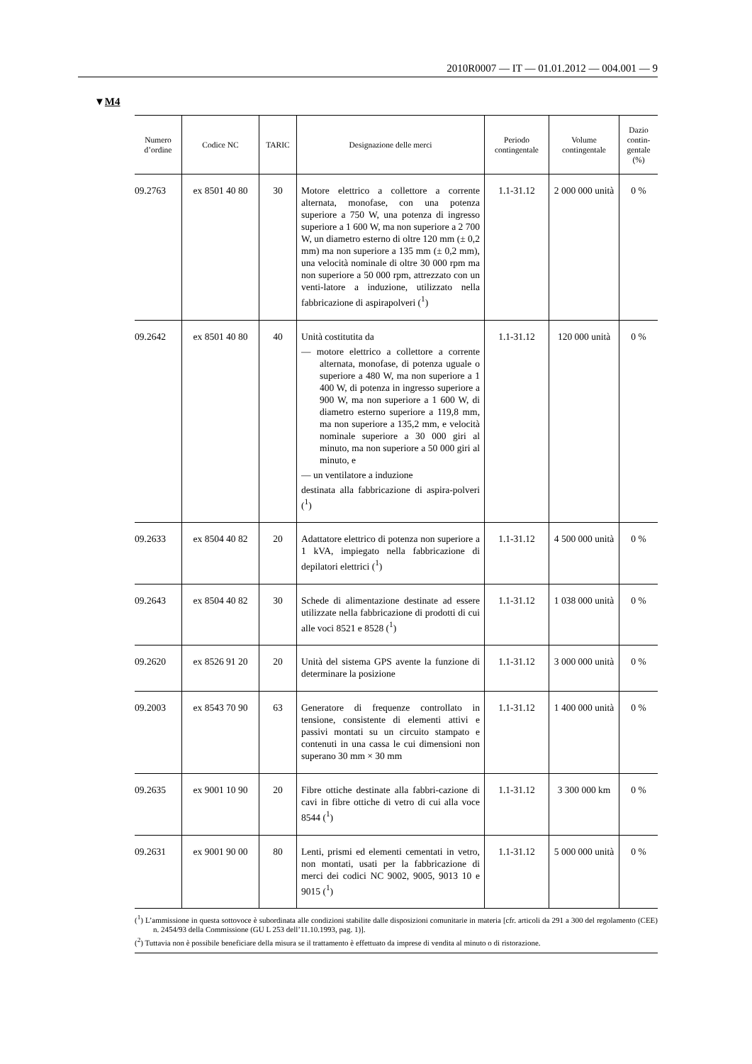2010R0007 — IT — 01.01.2012 — 004.001 — 9
▼M4
| Numero d’ordine | Codice NC | TARIC | Designazione delle merci | Periodo contingentale | Volume contingentale | Dazio contin-gentale (%) |
| --- | --- | --- | --- | --- | --- | --- |
| 09.2763 | ex 8501 40 80 | 30 | Motore elettrico a collettore a corrente alternata, monofase, con una potenza superiore a 750 W, una potenza di ingresso superiore a 1 600 W, ma non superiore a 2 700 W, un diametro esterno di oltre 120 mm (± 0,2 mm) ma non superiore a 135 mm (± 0,2 mm), una velocità nominale di oltre 30 000 rpm ma non superiore a 50 000 rpm, attrezzato con un venti-latore a induzione, utilizzato nella fabbricazione di aspirapolveri (<sup>1</sup>) | 1.1-31.12 | 2 000 000 unità | 0 % |
| 09.2642 | ex 8501 40 80 | 40 | Unità costitutita da — motore elettrico a collettore a corrente alternata, monofase, di potenza uguale o superiore a 480 W, ma non superiore a 1 400 W, di potenza in ingresso superiore a 900 W, ma non superiore a 1 600 W, di diametro esterno superiore a 119,8 mm, ma non superiore a 135,2 mm, e velocità nominale superiore a 30 000 giri al minuto, ma non superiore a 50 000 giri al minuto, e — un ventilatore a induzione destinata alla fabbricazione di aspira-polveri (<sup>1</sup>) | 1.1-31.12 | 120 000 unità | 0 % |
| 09.2633 | ex 8504 40 82 | 20 | Adattatore elettrico di potenza non superiore a 1 kVA, impiegato nella fabbricazione di depilatori elettrici (<sup>1</sup>) | 1.1-31.12 | 4 500 000 unità | 0 % |
| 09.2643 | ex 8504 40 82 | 30 | Schede di alimentazione destinate ad essere utilizzate nella fabbricazione di prodotti di cui alle voci 8521 e 8528 (<sup>1</sup>) | 1.1-31.12 | 1 038 000 unità | 0 % |
| 09.2620 | ex 8526 91 20 | 20 | Unità del sistema GPS avente la funzione di determinare la posizione | 1.1-31.12 | 3 000 000 unità | 0 % |
| 09.2003 | ex 8543 70 90 | 63 | Generatore di frequenze controllato in tensione, consistente di elementi attivi e passivi montati su un circuito stampato e contenuti in una cassa le cui dimensioni non superano 30 mm × 30 mm | 1.1-31.12 | 1 400 000 unità | 0 % |
| 09.2635 | ex 9001 10 90 | 20 | Fibre ottiche destinate alla fabbri-cazione di cavi in fibre ottiche di vetro di cui alla voce 8544 (<sup>1</sup>) | 1.1-31.12 | 3 300 000 km | 0 % |
| 09.2631 | ex 9001 90 00 | 80 | Lenti, prismi ed elementi cementati in vetro, non montati, usati per la fabbricazione di merci dei codici NC 9002, 9005, 9013 10 e 9015 (<sup>1</sup>) | 1.1-31.12 | 5 000 000 unità | 0 % |
(<sup>1</sup>) L’ammissione in questa sottovoce è subordinata alle condizioni stabilite dalle disposizioni comunitarie in materia [cfr. articoli da 291 a 300 del regolamento (CEE) n. 2454/93 della Commissione (GU L 253 dell’11.10.1993, pag. 1)].
(<sup>2</sup>) Tuttavia non è possibile beneficiare della misura se il trattamento è effettuato da imprese di vendita al minuto o di ristorazione.